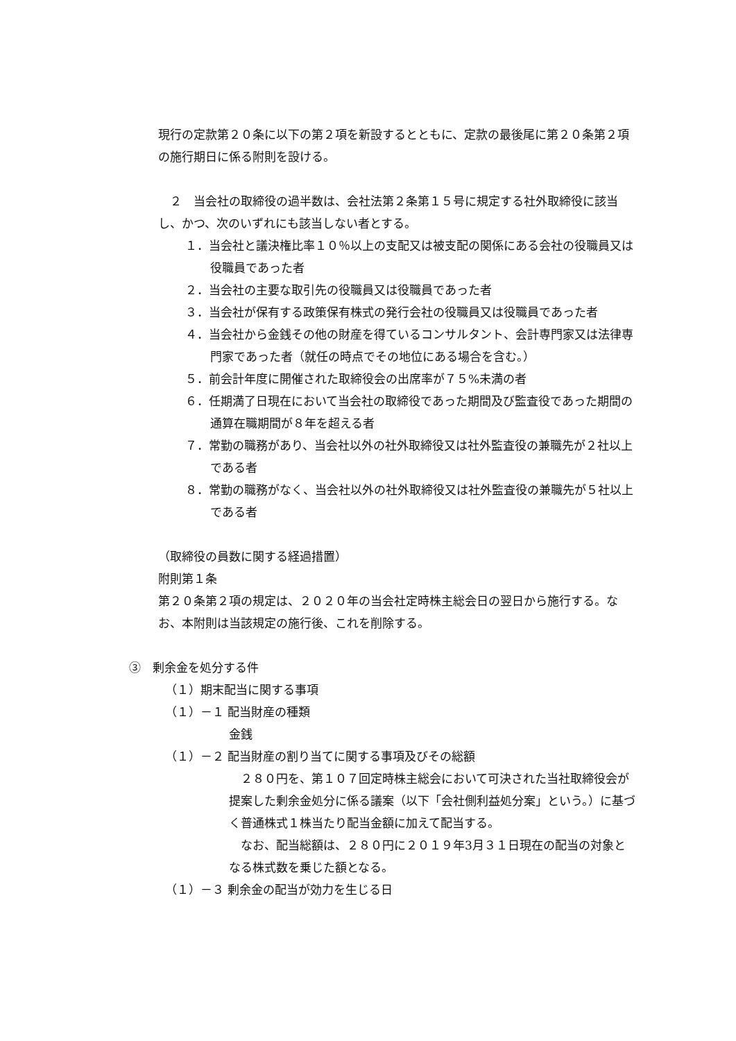現行の定款第２０条に以下の第２項を新設するとともに、定款の最後尾に第２０条第２項の施行期日に係る附則を設ける。
　２　当会社の取締役の過半数は、会社法第２条第１５号に規定する社外取締役に該当し、かつ、次のいずれにも該当しない者とする。
１．当会社と議決権比率１０％以上の支配又は被支配の関係にある会社の役職員又は役職員であった者
２．当会社の主要な取引先の役職員又は役職員であった者
３．当会社が保有する政策保有株式の発行会社の役職員又は役職員であった者
４．当会社から金銭その他の財産を得ているコンサルタント、会計専門家又は法律専門家であった者（就任の時点でその地位にある場合を含む。）
５．前会計年度に開催された取締役会の出席率が７５%未満の者
６．任期満了日現在において当会社の取締役であった期間及び監査役であった期間の通算在職期間が８年を超える者
７．常勤の職務があり、当会社以外の社外取締役又は社外監査役の兼職先が２社以上である者
８．常勤の職務がなく、当会社以外の社外取締役又は社外監査役の兼職先が５社以上である者
（取締役の員数に関する経過措置）
附則第１条
第２０条第２項の規定は、２０２０年の当会社定時株主総会日の翌日から施行する。なお、本附則は当該規定の施行後、これを削除する。
③　剰余金を処分する件
（１）期末配当に関する事項
（１）－１ 配当財産の種類
金銭
（１）－２ 配当財産の割り当てに関する事項及びその総額
　２８０円を、第１０７回定時株主総会において可決された当社取締役会が提案した剰余金処分に係る議案（以下「会社側利益処分案」という。）に基づく普通株式１株当たり配当金額に加えて配当する。
　なお、配当総額は、２８０円に２０１９年3月３１日現在の配当の対象となる株式数を乗じた額となる。
（１）－３ 剰余金の配当が効力を生じる日